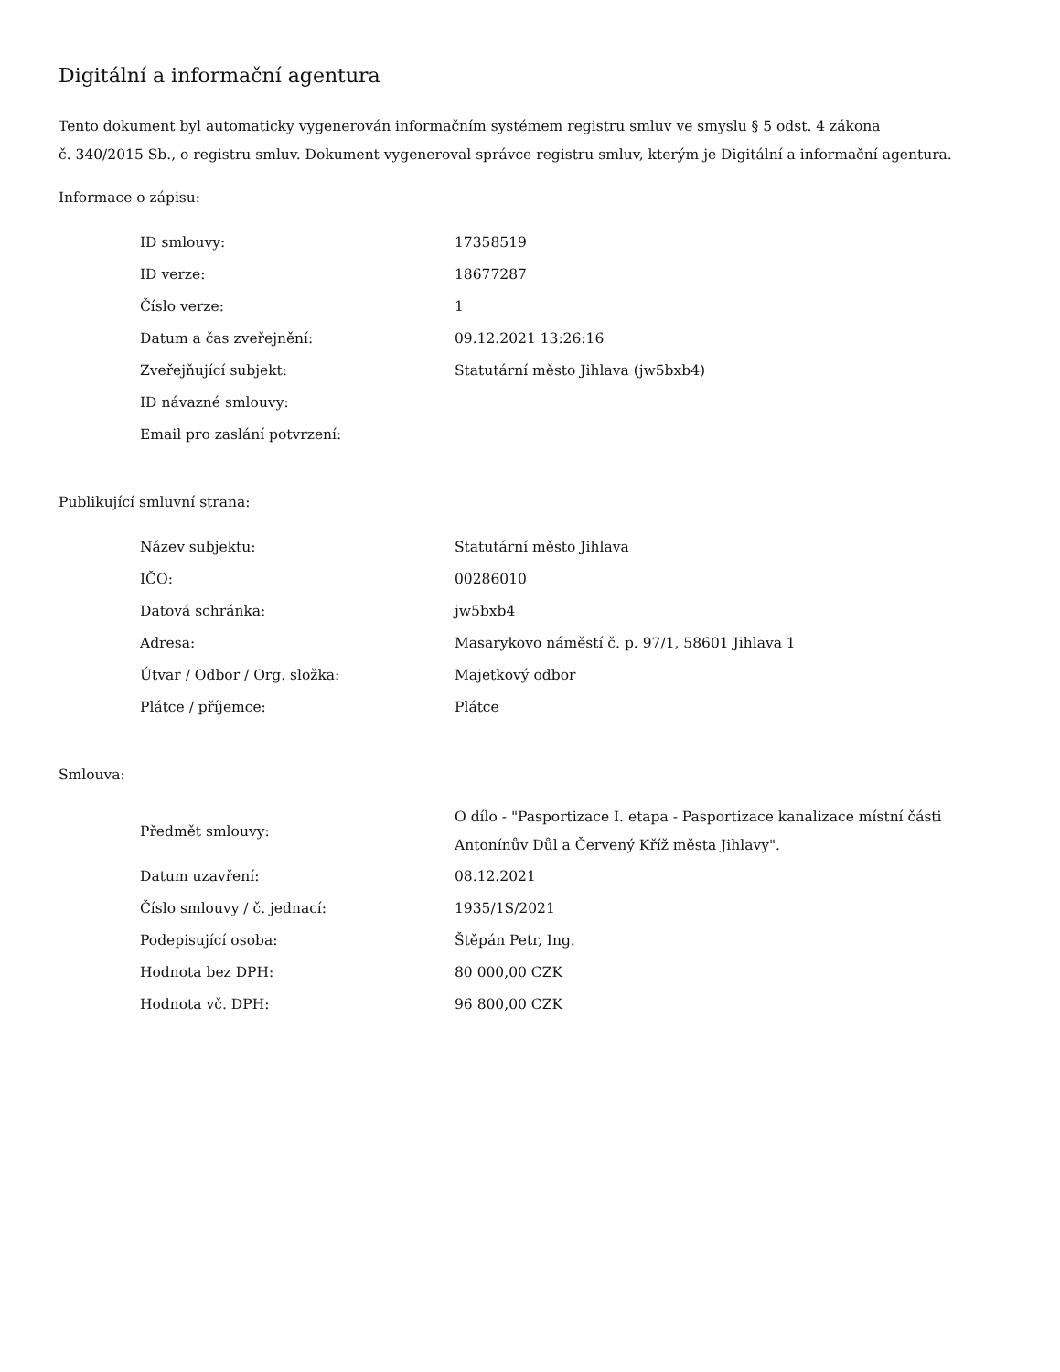Digitální a informační agentura
Tento dokument byl automaticky vygenerován informačním systémem registru smluv ve smyslu § 5 odst. 4 zákona
č. 340/2015 Sb., o registru smluv. Dokument vygeneroval správce registru smluv, kterým je Digitální a informační agentura.
Informace o zápisu:
| ID smlouvy: | 17358519 |
| ID verze: | 18677287 |
| Číslo verze: | 1 |
| Datum a čas zveřejnění: | 09.12.2021 13:26:16 |
| Zveřejňující subjekt: | Statutární město Jihlava (jw5bxb4) |
| ID návazné smlouvy: | |
| Email pro zaslání potvrzení: | |
Publikující smluvní strana:
| Název subjektu: | Statutární město Jihlava |
| IČO: | 00286010 |
| Datová schránka: | jw5bxb4 |
| Adresa: | Masarykovo náměstí č. p. 97/1, 58601 Jihlava 1 |
| Útvar / Odbor / Org. složka: | Majetkový odbor |
| Plátce / příjemce: | Plátce |
Smlouva:
| Předmět smlouvy: | O dílo - "Pasportizace I. etapa - Pasportizace kanalizace místní části Antonínův Důl a Červený Kříž města Jihlavy". |
| Datum uzavření: | 08.12.2021 |
| Číslo smlouvy / č. jednací: | 1935/1S/2021 |
| Podepisující osoba: | Štěpán Petr, Ing. |
| Hodnota bez DPH: | 80 000,00 CZK |
| Hodnota vč. DPH: | 96 800,00 CZK |